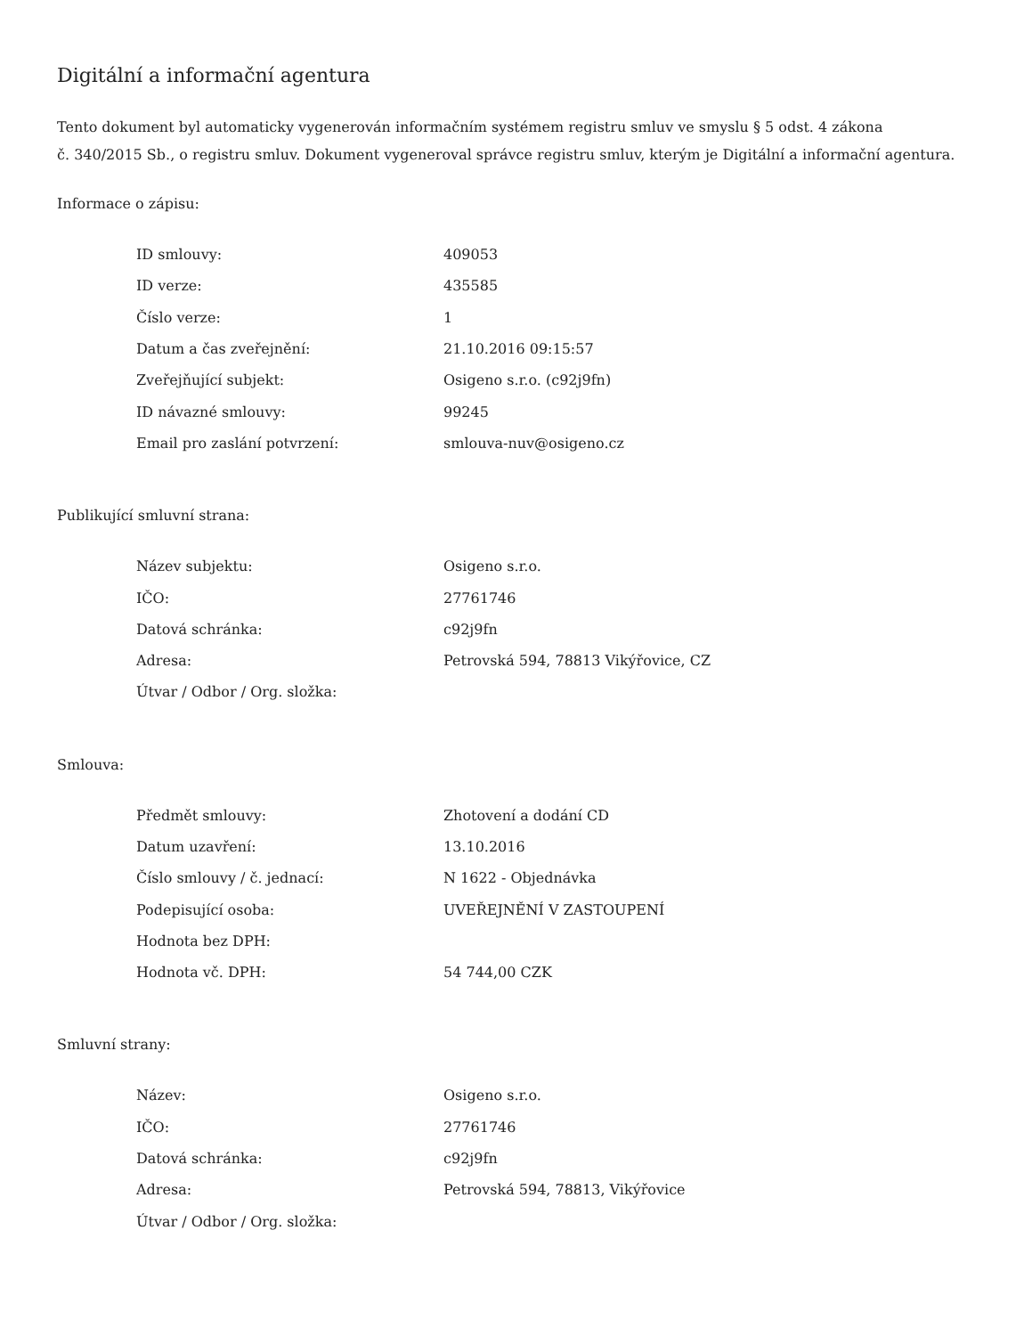Digitální a informační agentura
Tento dokument byl automaticky vygenerován informačním systémem registru smluv ve smyslu § 5 odst. 4 zákona
č. 340/2015 Sb., o registru smluv. Dokument vygeneroval správce registru smluv, kterým je Digitální a informační agentura.
Informace o zápisu:
| ID smlouvy: | 409053 |
| ID verze: | 435585 |
| Číslo verze: | 1 |
| Datum a čas zveřejnění: | 21.10.2016 09:15:57 |
| Zveřejňující subjekt: | Osigeno s.r.o. (c92j9fn) |
| ID návazné smlouvy: | 99245 |
| Email pro zaslání potvrzení: | smlouva-nuv@osigeno.cz |
Publikující smluvní strana:
| Název subjektu: | Osigeno s.r.o. |
| IČO: | 27761746 |
| Datová schránka: | c92j9fn |
| Adresa: | Petrovská 594, 78813 Vikýřovice, CZ |
| Útvar / Odbor / Org. složka: | |
Smlouva:
| Předmět smlouvy: | Zhotovení a dodání CD |
| Datum uzavření: | 13.10.2016 |
| Číslo smlouvy / č. jednací: | N 1622 - Objednávka |
| Podepisující osoba: | UVEŘEJNĚNÍ V ZASTOUPENÍ |
| Hodnota bez DPH: | |
| Hodnota vč. DPH: | 54 744,00 CZK |
Smluvní strany:
| Název: | Osigeno s.r.o. |
| IČO: | 27761746 |
| Datová schránka: | c92j9fn |
| Adresa: | Petrovská 594, 78813, Vikýřovice |
| Útvar / Odbor / Org. složka: | |